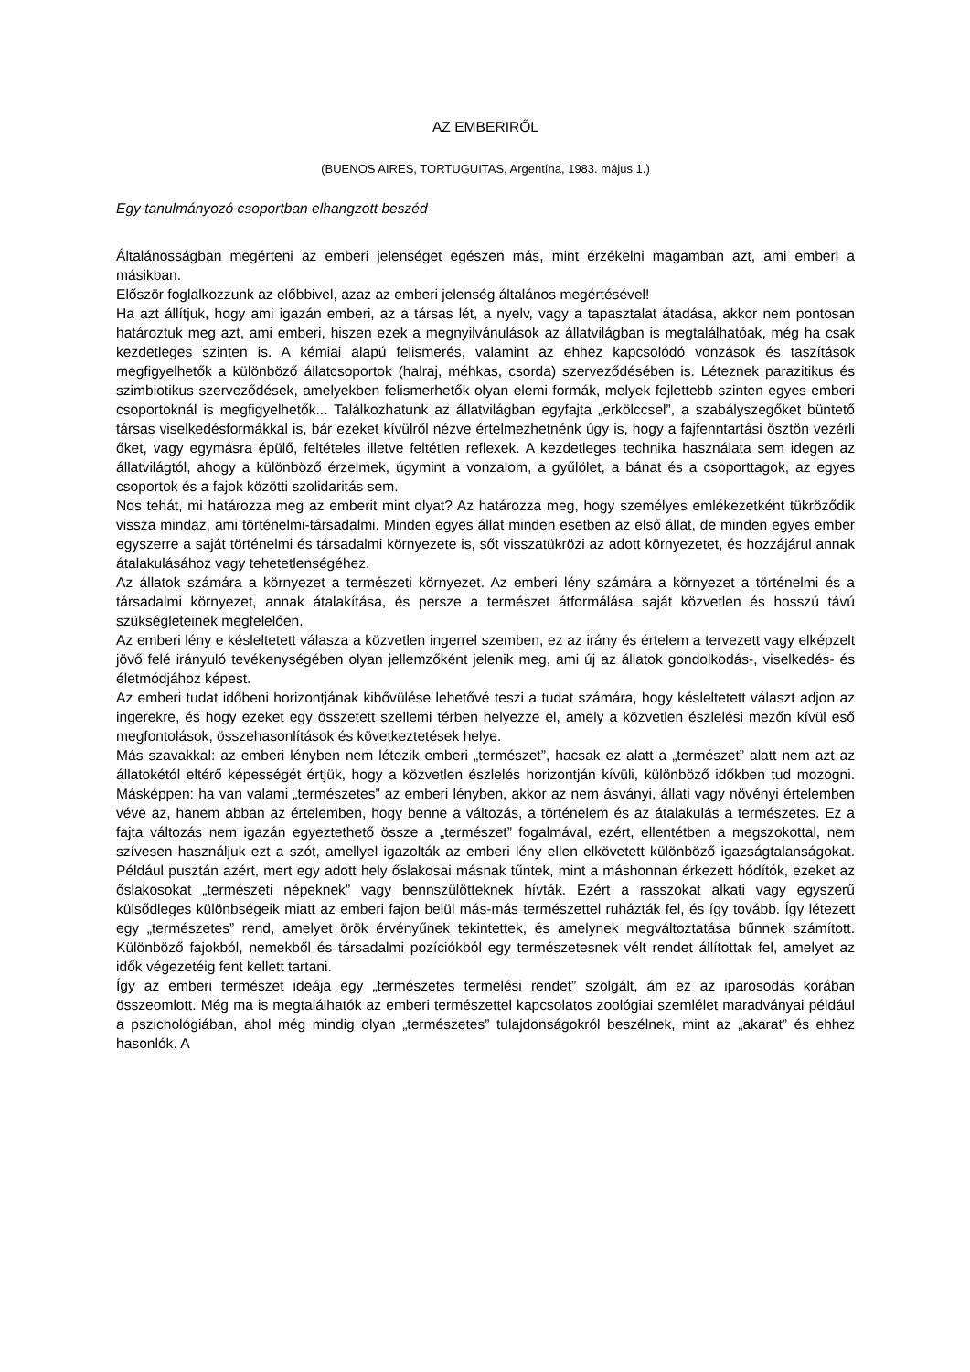AZ EMBERIRŐL
(BUENOS AIRES, TORTUGUITAS, Argentína, 1983. május 1.)
Egy tanulmányozó csoportban elhangzott beszéd
Általánosságban megérteni az emberi jelenséget egészen más, mint érzékelni magamban azt, ami emberi a másikban.
Először foglalkozzunk az előbbivel, azaz az emberi jelenség általános megértésével!
Ha azt állítjuk, hogy ami igazán emberi, az a társas lét, a nyelv, vagy a tapasztalat átadása, akkor nem pontosan határoztuk meg azt, ami emberi, hiszen ezek a megnyilvánulások az állatvilágban is megtalálhatóak, még ha csak kezdetleges szinten is. A kémiai alapú felismerés, valamint az ehhez kapcsolódó vonzások és taszítások megfigyelhetők a különböző állatcsoportok (halraj, méhkas, csorda) szerveződésében is. Léteznek parazitikus és szimbiotikus szerveződések, amelyekben felismerhetők olyan elemi formák, melyek fejlettebb szinten egyes emberi csoportoknál is megfigyelhetők... Találkozhatunk az állatvilágban egyfajta „erkölccsel”, a szabályszegőket büntető társas viselkedésformákkal is, bár ezeket kívülről nézve értelmezhetnénk úgy is, hogy a fajfenntartási ösztön vezérli őket, vagy egymásra épülő, feltételes illetve feltétlen reflexek. A kezdetleges technika használata sem idegen az állatvilágtól, ahogy a különböző érzelmek, úgymint a vonzalom, a gyűlölet, a bánat és a csoporttagok, az egyes csoportok és a fajok közötti szolidaritás sem.
Nos tehát, mi határozza meg az emberit mint olyat? Az határozza meg, hogy személyes emlékezetként tükröződik vissza mindaz, ami történelmi-társadalmi. Minden egyes állat minden esetben az első állat, de minden egyes ember egyszerre a saját történelmi és társadalmi környezete is, sőt visszatükrözi az adott környezetet, és hozzájárul annak átalakulásához vagy tehetetlenségéhez.
Az állatok számára a környezet a természeti környezet. Az emberi lény számára a környezet a történelmi és a társadalmi környezet, annak átalakítása, és persze a természet átformálása saját közvetlen és hosszú távú szükségleteinek megfelelően.
Az emberi lény e késleltetett válasza a közvetlen ingerrel szemben, ez az irány és értelem a tervezett vagy elképzelt jövő felé irányuló tevékenységében olyan jellemzőként jelenik meg, ami új az állatok gondolkodás-, viselkedés- és életmódjához képest.
Az emberi tudat időbeni horizontjának kibővülése lehetővé teszi a tudat számára, hogy késleltetett választ adjon az ingerekre, és hogy ezeket egy összetett szellemi térben helyezze el, amely a közvetlen észlelési mezőn kívül eső megfontolások, összehasonlítások és következtetések helye.
Más szavakkal: az emberi lényben nem létezik emberi „természet”, hacsak ez alatt a „természet” alatt nem azt az állatokétól eltérő képességét értjük, hogy a közvetlen észlelés horizontján kívüli, különböző időkben tud mozogni. Másképpen: ha van valami „természetes” az emberi lényben, akkor az nem ásványi, állati vagy növényi értelemben véve az, hanem abban az értelemben, hogy benne a változás, a történelem és az átalakulás a természetes. Ez a fajta változás nem igazán egyeztethető össze a „természet” fogalmával, ezért, ellentétben a megszokottal, nem szívesen használjuk ezt a szót, amellyel igazolták az emberi lény ellen elkövetett különböző igazságtalanságokat. Például pusztán azért, mert egy adott hely őslakosai másnak tűntek, mint a máshonnan érkezett hódítók, ezeket az őslakosokat „természeti népeknek” vagy bennszülötteknek hívták. Ezért a rasszokat alkati vagy egyszerű külsődleges különbségeik miatt az emberi fajon belül más-más természettel ruházták fel, és így tovább. Így létezett egy „természetes” rend, amelyet örök érvényűnek tekintettek, és amelynek megváltoztatása bűnnek számított. Különböző fajokból, nemekből és társadalmi pozíciókból egy természetesnek vélt rendet állítottak fel, amelyet az idők végezetéig fent kellett tartani.
Így az emberi természet ideája egy „természetes termelési rendet” szolgált, ám ez az iparosodás korában összeomlott. Még ma is megtalálhatók az emberi természettel kapcsolatos zoológiai szemlélet maradványai például a pszichológiában, ahol még mindig olyan „természetes” tulajdonságokról beszélnek, mint az „akarat” és ehhez hasonlók. A